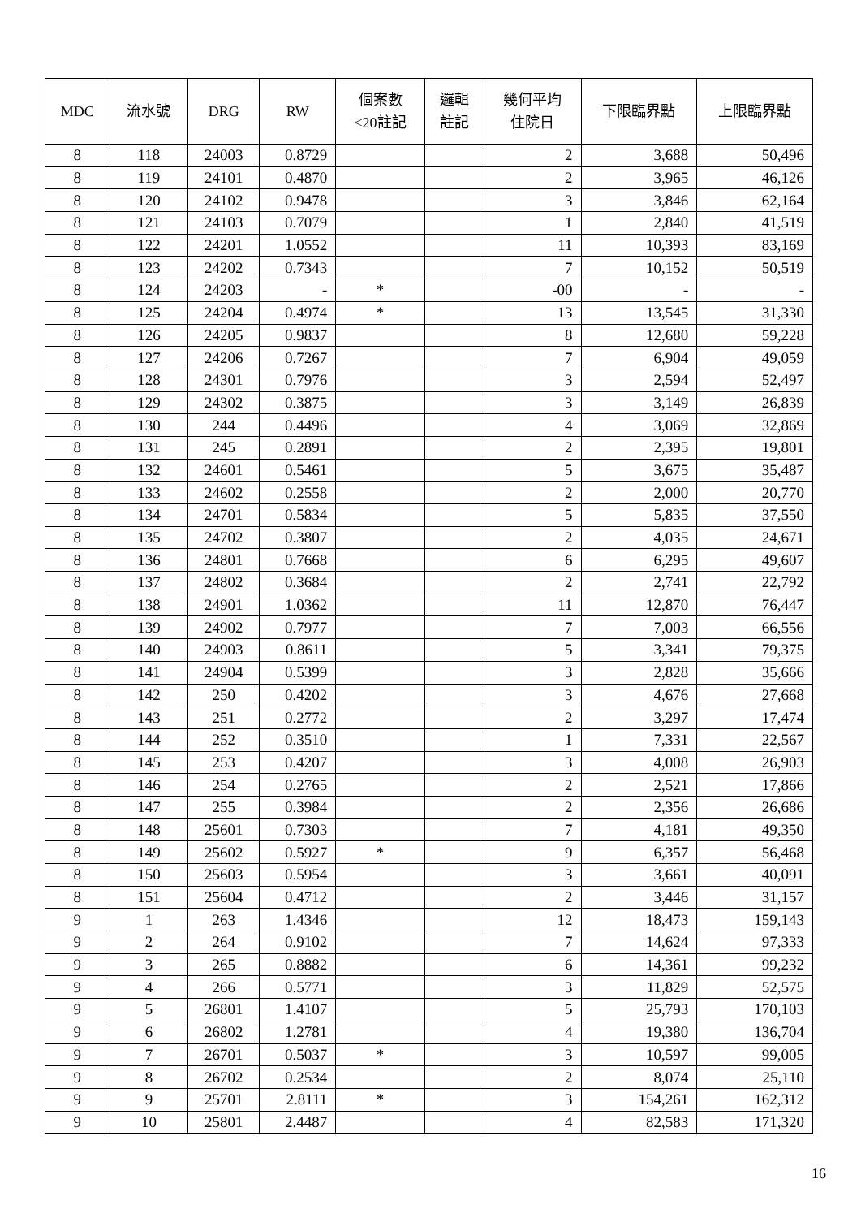| MDC | 流水號 | DRG | RW | 個案數 <20註記 | 邏輯 註記 | 幾何平均 住院日 | 下限臨界點 | 上限臨界點 |
| --- | --- | --- | --- | --- | --- | --- | --- | --- |
| 8 | 118 | 24003 | 0.8729 | | | 2 | 3,688 | 50,496 |
| 8 | 119 | 24101 | 0.4870 | | | 2 | 3,965 | 46,126 |
| 8 | 120 | 24102 | 0.9478 | | | 3 | 3,846 | 62,164 |
| 8 | 121 | 24103 | 0.7079 | | | 1 | 2,840 | 41,519 |
| 8 | 122 | 24201 | 1.0552 | | | 11 | 10,393 | 83,169 |
| 8 | 123 | 24202 | 0.7343 | | | 7 | 10,152 | 50,519 |
| 8 | 124 | 24203 | - | * | | -00 | - | - |
| 8 | 125 | 24204 | 0.4974 | * | | 13 | 13,545 | 31,330 |
| 8 | 126 | 24205 | 0.9837 | | | 8 | 12,680 | 59,228 |
| 8 | 127 | 24206 | 0.7267 | | | 7 | 6,904 | 49,059 |
| 8 | 128 | 24301 | 0.7976 | | | 3 | 2,594 | 52,497 |
| 8 | 129 | 24302 | 0.3875 | | | 3 | 3,149 | 26,839 |
| 8 | 130 | 244 | 0.4496 | | | 4 | 3,069 | 32,869 |
| 8 | 131 | 245 | 0.2891 | | | 2 | 2,395 | 19,801 |
| 8 | 132 | 24601 | 0.5461 | | | 5 | 3,675 | 35,487 |
| 8 | 133 | 24602 | 0.2558 | | | 2 | 2,000 | 20,770 |
| 8 | 134 | 24701 | 0.5834 | | | 5 | 5,835 | 37,550 |
| 8 | 135 | 24702 | 0.3807 | | | 2 | 4,035 | 24,671 |
| 8 | 136 | 24801 | 0.7668 | | | 6 | 6,295 | 49,607 |
| 8 | 137 | 24802 | 0.3684 | | | 2 | 2,741 | 22,792 |
| 8 | 138 | 24901 | 1.0362 | | | 11 | 12,870 | 76,447 |
| 8 | 139 | 24902 | 0.7977 | | | 7 | 7,003 | 66,556 |
| 8 | 140 | 24903 | 0.8611 | | | 5 | 3,341 | 79,375 |
| 8 | 141 | 24904 | 0.5399 | | | 3 | 2,828 | 35,666 |
| 8 | 142 | 250 | 0.4202 | | | 3 | 4,676 | 27,668 |
| 8 | 143 | 251 | 0.2772 | | | 2 | 3,297 | 17,474 |
| 8 | 144 | 252 | 0.3510 | | | 1 | 7,331 | 22,567 |
| 8 | 145 | 253 | 0.4207 | | | 3 | 4,008 | 26,903 |
| 8 | 146 | 254 | 0.2765 | | | 2 | 2,521 | 17,866 |
| 8 | 147 | 255 | 0.3984 | | | 2 | 2,356 | 26,686 |
| 8 | 148 | 25601 | 0.7303 | | | 7 | 4,181 | 49,350 |
| 8 | 149 | 25602 | 0.5927 | * | | 9 | 6,357 | 56,468 |
| 8 | 150 | 25603 | 0.5954 | | | 3 | 3,661 | 40,091 |
| 8 | 151 | 25604 | 0.4712 | | | 2 | 3,446 | 31,157 |
| 9 | 1 | 263 | 1.4346 | | | 12 | 18,473 | 159,143 |
| 9 | 2 | 264 | 0.9102 | | | 7 | 14,624 | 97,333 |
| 9 | 3 | 265 | 0.8882 | | | 6 | 14,361 | 99,232 |
| 9 | 4 | 266 | 0.5771 | | | 3 | 11,829 | 52,575 |
| 9 | 5 | 26801 | 1.4107 | | | 5 | 25,793 | 170,103 |
| 9 | 6 | 26802 | 1.2781 | | | 4 | 19,380 | 136,704 |
| 9 | 7 | 26701 | 0.5037 | * | | 3 | 10,597 | 99,005 |
| 9 | 8 | 26702 | 0.2534 | | | 2 | 8,074 | 25,110 |
| 9 | 9 | 25701 | 2.8111 | * | | 3 | 154,261 | 162,312 |
| 9 | 10 | 25801 | 2.4487 | | | 4 | 82,583 | 171,320 |
16